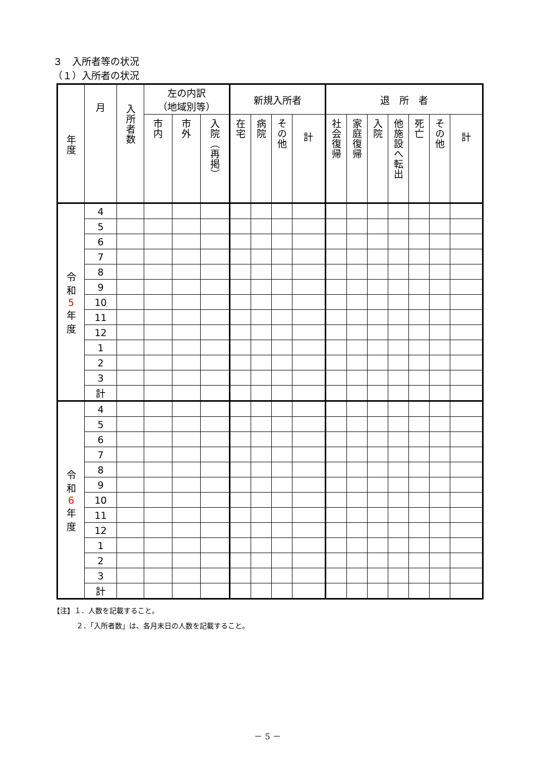３　入所者等の状況
（１）入所者の状況
| 年度 | 月 | 入所者数 | 左の内訳 （地域別等） | | | 新規入所者 | | | | 退 所 者 | | | | | | |
| --- | --- | --- | --- | --- | --- | --- | --- | --- | --- | --- | --- | --- | --- | --- | --- | --- |
| | | | 市内 | 市外 | 入院（再掲） | 在宅 | 病院 | その他 | 計 | 社会復帰 | 家庭復帰 | 入院 | 他施設へ転出 | 死亡 | その他 | 計 |
| 令 和 5 年 度 | 4 | | | | | | | | | | | | | | | |
| | 5 | | | | | | | | | | | | | | | |
| | 6 | | | | | | | | | | | | | | | |
| | 7 | | | | | | | | | | | | | | | |
| | 8 | | | | | | | | | | | | | | | |
| | 9 | | | | | | | | | | | | | | | |
| | 10 | | | | | | | | | | | | | | | |
| | 11 | | | | | | | | | | | | | | | |
| | 12 | | | | | | | | | | | | | | | |
| | 1 | | | | | | | | | | | | | | | |
| | 2 | | | | | | | | | | | | | | | |
| | 3 | | | | | | | | | | | | | | | |
| | 計 | | | | | | | | | | | | | | | |
| 令 和 6 年 度 | 4 | | | | | | | | | | | | | | | |
| | 5 | | | | | | | | | | | | | | | |
| | 6 | | | | | | | | | | | | | | | |
| | 7 | | | | | | | | | | | | | | | |
| | 8 | | | | | | | | | | | | | | | |
| | 9 | | | | | | | | | | | | | | | |
| | 10 | | | | | | | | | | | | | | | |
| | 11 | | | | | | | | | | | | | | | |
| | 12 | | | | | | | | | | | | | | | |
| | 1 | | | | | | | | | | | | | | | |
| | 2 | | | | | | | | | | | | | | | |
| | 3 | | | | | | | | | | | | | | | |
| | 計 | | | | | | | | | | | | | | | |
【注】１．人数を記載すること。
２．「入所者数」は、各月末日の人数を記載すること。
－ 5 －